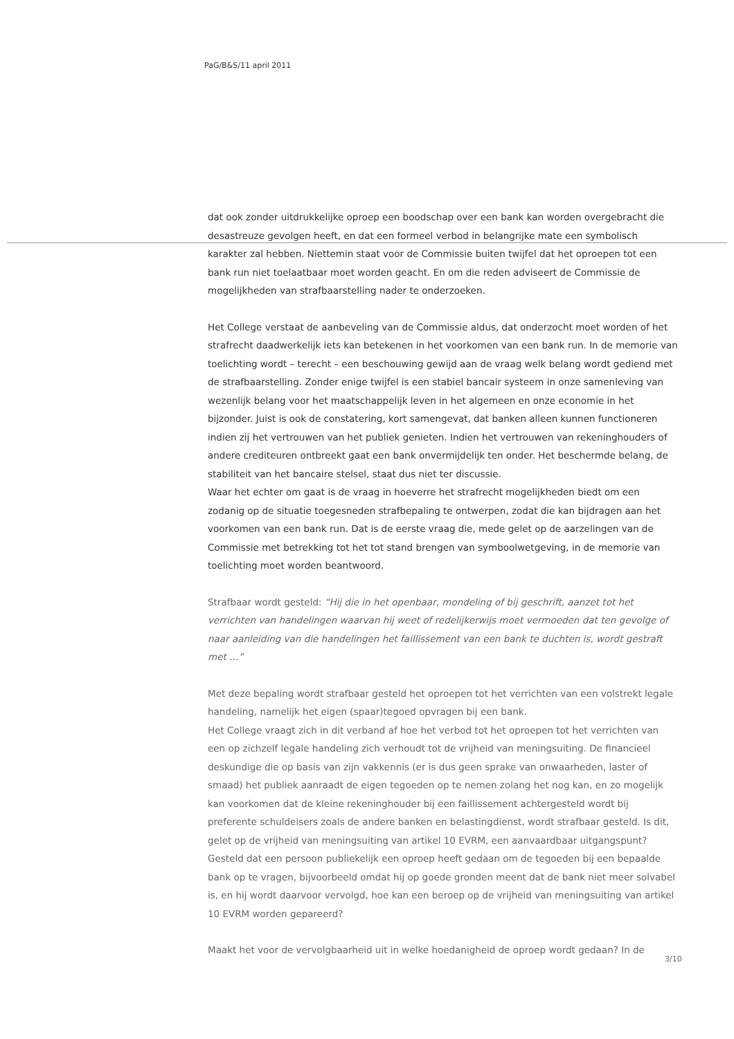PaG/B&S/11 april 2011
dat ook zonder uitdrukkelijke oproep een boodschap over een bank kan worden overgebracht die desastreuze gevolgen heeft, en dat een formeel verbod in belangrijke mate een symbolisch karakter zal hebben. Niettemin staat voor de Commissie buiten twijfel dat het oproepen tot een bank run niet toelaatbaar moet worden geacht. En om die reden adviseert de Commissie de mogelijkheden van strafbaarstelling nader te onderzoeken.
Het College verstaat de aanbeveling van de Commissie aldus, dat onderzocht moet worden of het strafrecht daadwerkelijk iets kan betekenen in het voorkomen van een bank run. In de memorie van toelichting wordt – terecht – een beschouwing gewijd aan de vraag welk belang wordt gediend met de strafbaarstelling. Zonder enige twijfel is een stabiel bancair systeem in onze samenleving van wezenlijk belang voor het maatschappelijk leven in het algemeen en onze economie in het bijzonder. Juist is ook de constatering, kort samengevat, dat banken alleen kunnen functioneren indien zij het vertrouwen van het publiek genieten. Indien het vertrouwen van rekeninghouders of andere crediteuren ontbreekt gaat een bank onvermijdelijk ten onder. Het beschermde belang, de stabiliteit van het bancaire stelsel, staat dus niet ter discussie.
Waar het echter om gaat is de vraag in hoeverre het strafrecht mogelijkheden biedt om een zodanig op de situatie toegesneden strafbepaling te ontwerpen, zodat die kan bijdragen aan het voorkomen van een bank run. Dat is de eerste vraag die, mede gelet op de aarzelingen van de Commissie met betrekking tot het tot stand brengen van symboolwetgeving, in de memorie van toelichting moet worden beantwoord.
Strafbaar wordt gesteld: “Hij die in het openbaar, mondeling of bij geschrift, aanzet tot het verrichten van handelingen waarvan hij weet of redelijkerwijs moet vermoeden dat ten gevolge of naar aanleiding van die handelingen het faillissement van een bank te duchten is, wordt gestraft met …”
Met deze bepaling wordt strafbaar gesteld het oproepen tot het verrichten van een volstrekt legale handeling, namelijk het eigen (spaar)tegoed opvragen bij een bank.
Het College vraagt zich in dit verband af hoe het verbod tot het oproepen tot het verrichten van een op zichzelf legale handeling zich verhoudt tot de vrijheid van meningsuiting. De financieel deskundige die op basis van zijn vakkennis (er is dus geen sprake van onwaarheden, laster of smaad) het publiek aanraadt de eigen tegoeden op te nemen zolang het nog kan, en zo mogelijk kan voorkomen dat de kleine rekeninghouder bij een faillissement achtergesteld wordt bij preferente schuldeisers zoals de andere banken en belastingdienst, wordt strafbaar gesteld. Is dit, gelet op de vrijheid van meningsuiting van artikel 10 EVRM, een aanvaardbaar uitgangspunt?
Gesteld dat een persoon publiekelijk een oproep heeft gedaan om de tegoeden bij een bepaalde bank op te vragen, bijvoorbeeld omdat hij op goede gronden meent dat de bank niet meer solvabel is, en hij wordt daarvoor vervolgd, hoe kan een beroep op de vrijheid van meningsuiting van artikel 10 EVRM worden gepareerd?
Maakt het voor de vervolgbaarheid uit in welke hoedanigheid de oproep wordt gedaan? In de
3/10